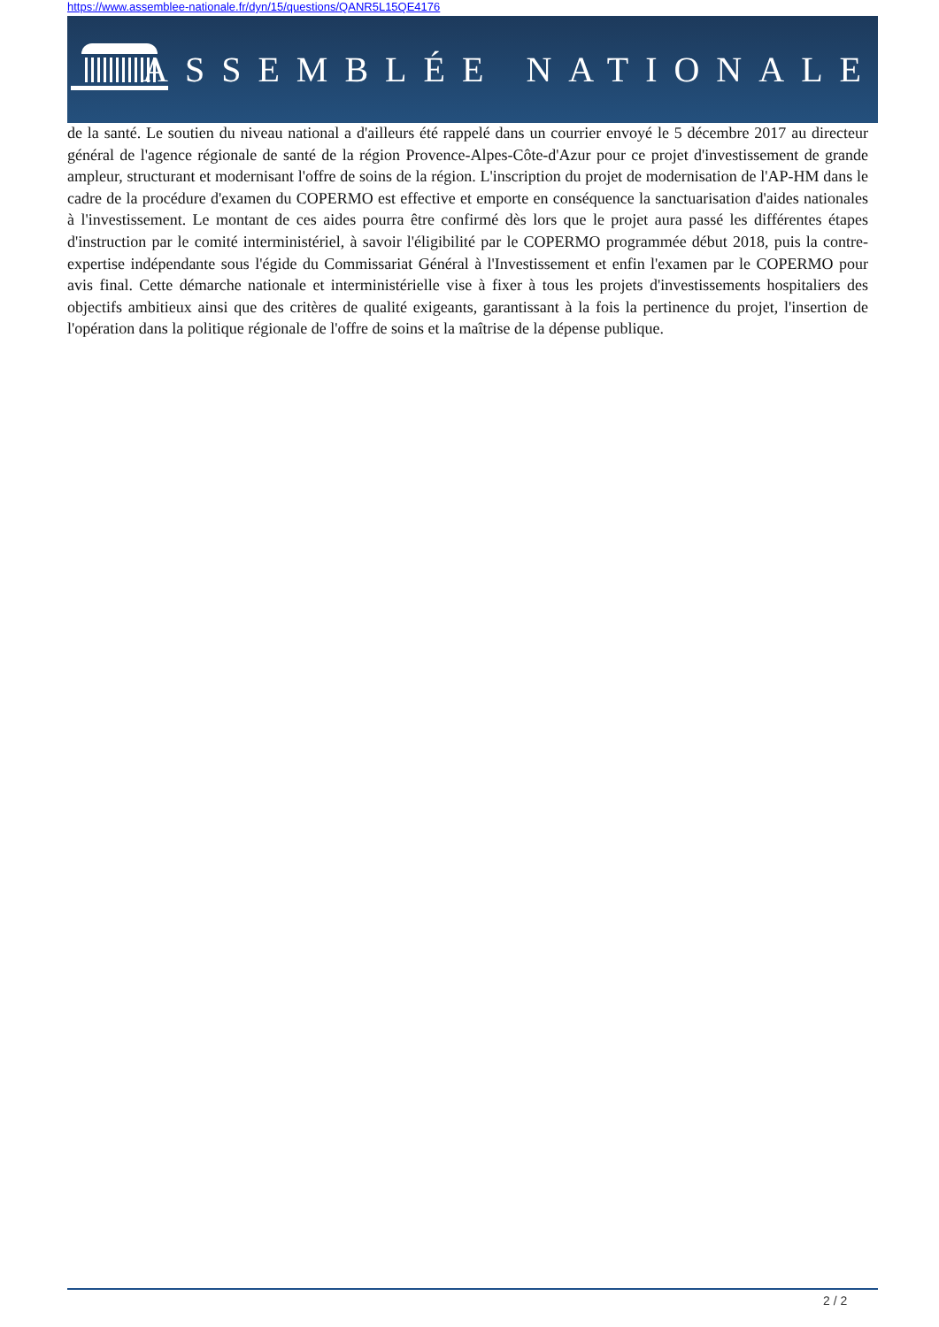https://www.assemblee-nationale.fr/dyn/15/questions/QANR5L15QE4176
ASSEMBLÉE NATIONALE
de la santé. Le soutien du niveau national a d'ailleurs été rappelé dans un courrier envoyé le 5 décembre 2017 au directeur général de l'agence régionale de santé de la région Provence-Alpes-Côte-d'Azur pour ce projet d'investissement de grande ampleur, structurant et modernisant l'offre de soins de la région. L'inscription du projet de modernisation de l'AP-HM dans le cadre de la procédure d'examen du COPERMO est effective et emporte en conséquence la sanctuarisation d'aides nationales à l'investissement. Le montant de ces aides pourra être confirmé dès lors que le projet aura passé les différentes étapes d'instruction par le comité interministériel, à savoir l'éligibilité par le COPERMO programmée début 2018, puis la contre-expertise indépendante sous l'égide du Commissariat Général à l'Investissement et enfin l'examen par le COPERMO pour avis final. Cette démarche nationale et interministérielle vise à fixer à tous les projets d'investissements hospitaliers des objectifs ambitieux ainsi que des critères de qualité exigeants, garantissant à la fois la pertinence du projet, l'insertion de l'opération dans la politique régionale de l'offre de soins et la maîtrise de la dépense publique.
2 / 2